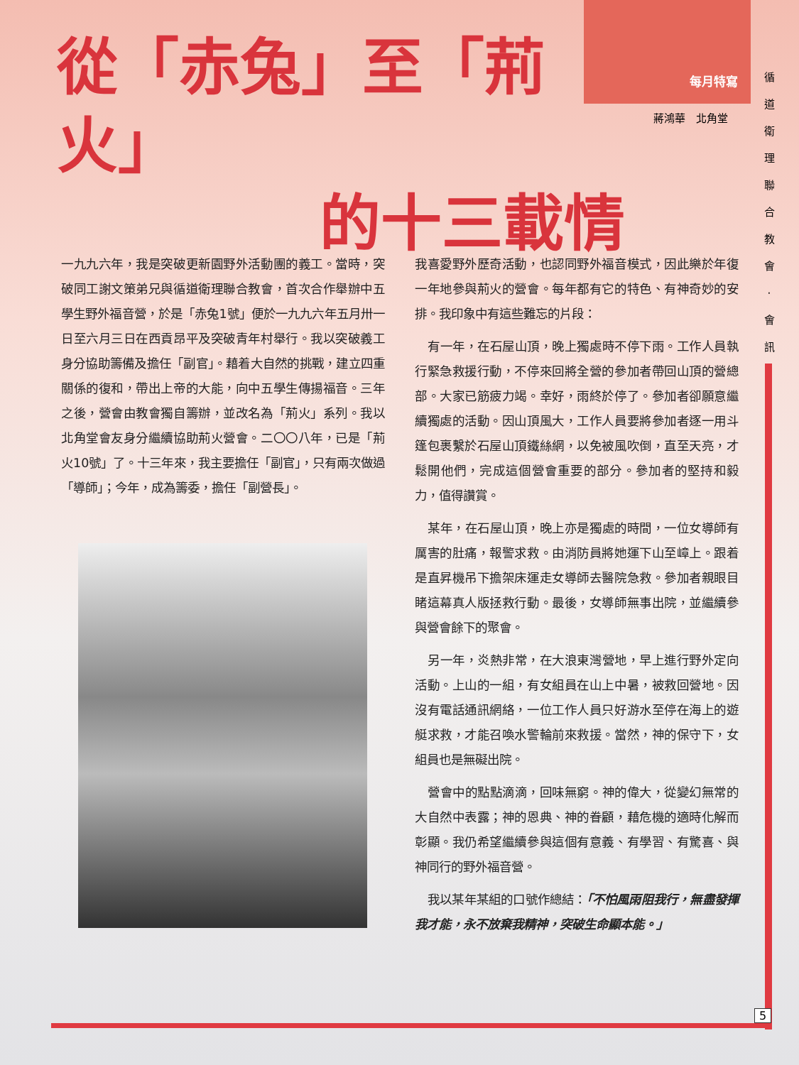從「赤兔」至「荊火」
的十三載情
每月特寫
蔣鴻華　北角堂
循 道 衛 理 聯 合 教 會 · 會 訊
一九九六年，我是突破更新園野外活動團的義工。當時，突破同工謝文策弟兄與循道衛理聯合教會，首次合作舉辦中五學生野外福音營，於是「赤兔1號」便於一九九六年五月卅一日至六月三日在西貢昂平及突破青年村舉行。我以突破義工身分協助籌備及擔任「副官」。藉着大自然的挑戰，建立四重關係的復和，帶出上帝的大能，向中五學生傳揚福音。三年之後，營會由教會獨自籌辦，並改名為「荊火」系列。我以北角堂會友身分繼續協助荊火營會。二〇〇八年，已是「荊火10號」了。十三年來，我主要擔任「副官」，只有兩次做過「導師」；今年，成為籌委，擔任「副營長」。
我喜愛野外歷奇活動，也認同野外福音模式，因此樂於年復一年地參與荊火的營會。每年都有它的特色、有神奇妙的安排。我印象中有這些難忘的片段：
有一年，在石屋山頂，晚上獨處時不停下雨。工作人員執行緊急救援行動，不停來回將全營的參加者帶回山頂的營總部。大家已筋疲力竭。幸好，雨終於停了。參加者卻願意繼續獨處的活動。因山頂風大，工作人員要將參加者逐一用斗篷包裹繫於石屋山頂鐵絲網，以免被風吹倒，直至天亮，才鬆開他們，完成這個營會重要的部分。參加者的堅持和毅力，值得讚賞。
某年，在石屋山頂，晚上亦是獨處的時間，一位女導師有厲害的肚痛，報警求救。由消防員將她運下山至嶂上。跟着是直昇機吊下擔架床運走女導師去醫院急救。參加者親眼目睹這幕真人版拯救行動。最後，女導師無事出院，並繼續參與營會餘下的聚會。
另一年，炎熱非常，在大浪東灣營地，早上進行野外定向活動。上山的一組，有女組員在山上中暑，被救回營地。因沒有電話通訊網絡，一位工作人員只好游水至停在海上的遊艇求救，才能召喚水警輪前來救援。當然，神的保守下，女組員也是無礙出院。
營會中的點點滴滴，回味無窮。神的偉大，從變幻無常的大自然中表露；神的恩典、神的眷顧，藉危機的適時化解而彰顯。我仍希望繼續參與這個有意義、有學習、有驚喜、與神同行的野外福音營。
我以某年某組的口號作總結：「不怕風雨阻我行，無盡發揮我才能，永不放棄我精神，突破生命顯本能。」
5